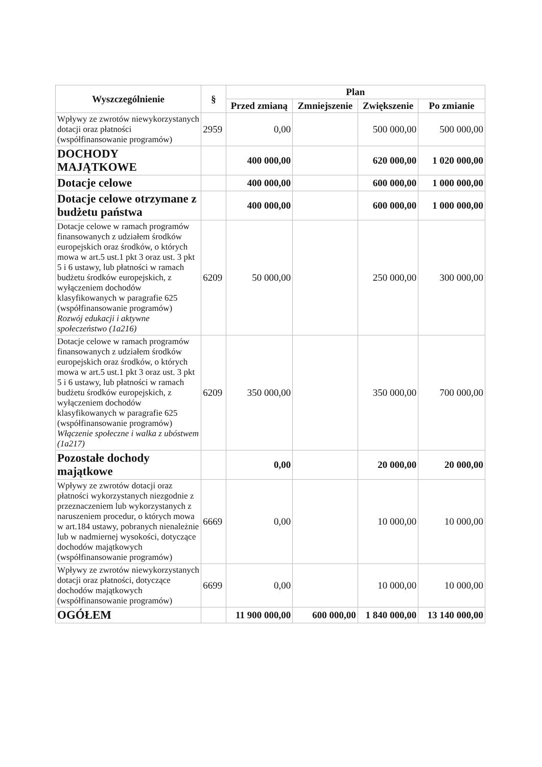| Wyszczególnienie | § | Plan | | | |
| --- | --- | --- | --- | --- | --- |
| | | Przed zmianą | Zmniejszenie | Zwiększenie | Po zmianie |
| Wpływy ze zwrotów niewykorzystanych dotacji oraz płatności (współfinansowanie programów) | 2959 | 0,00 | | 500 000,00 | 500 000,00 |
| DOCHODY MAJĄTKOWE | | 400 000,00 | | 620 000,00 | 1 020 000,00 |
| Dotacje celowe | | 400 000,00 | | 600 000,00 | 1 000 000,00 |
| Dotacje celowe otrzymane z budżetu państwa | | 400 000,00 | | 600 000,00 | 1 000 000,00 |
| Dotacje celowe w ramach programów finansowanych z udziałem środków europejskich oraz środków, o których mowa w art.5 ust.1 pkt 3 oraz ust. 3 pkt 5 i 6 ustawy, lub płatności w ramach budżetu środków europejskich, z wyłączeniem dochodów klasyfikowanych w paragrafie 625 (współfinansowanie programów) Rozwój edukacji i aktywne społeczeństwo (1a216) | 6209 | 50 000,00 | | 250 000,00 | 300 000,00 |
| Dotacje celowe w ramach programów finansowanych z udziałem środków europejskich oraz środków, o których mowa w art.5 ust.1 pkt 3 oraz ust. 3 pkt 5 i 6 ustawy, lub płatności w ramach budżetu środków europejskich, z wyłączeniem dochodów klasyfikowanych w paragrafie 625 (współfinansowanie programów) Włączenie społeczne i walka z ubóstwem (1a217) | 6209 | 350 000,00 | | 350 000,00 | 700 000,00 |
| Pozostałe dochody majątkowe | | 0,00 | | 20 000,00 | 20 000,00 |
| Wpływy ze zwrotów dotacji oraz płatności wykorzystanych niezgodnie z przeznaczeniem lub wykorzystanych z naruszeniem procedur, o których mowa w art.184 ustawy, pobranych nienależnie lub w nadmiernej wysokości, dotyczące dochodów majątkowych (współfinansowanie programów) | 6669 | 0,00 | | 10 000,00 | 10 000,00 |
| Wpływy ze zwrotów niewykorzystanych dotacji oraz płatności, dotyczące dochodów majątkowych (współfinansowanie programów) | 6699 | 0,00 | | 10 000,00 | 10 000,00 |
| OGÓŁEM | | 11 900 000,00 | 600 000,00 | 1 840 000,00 | 13 140 000,00 |